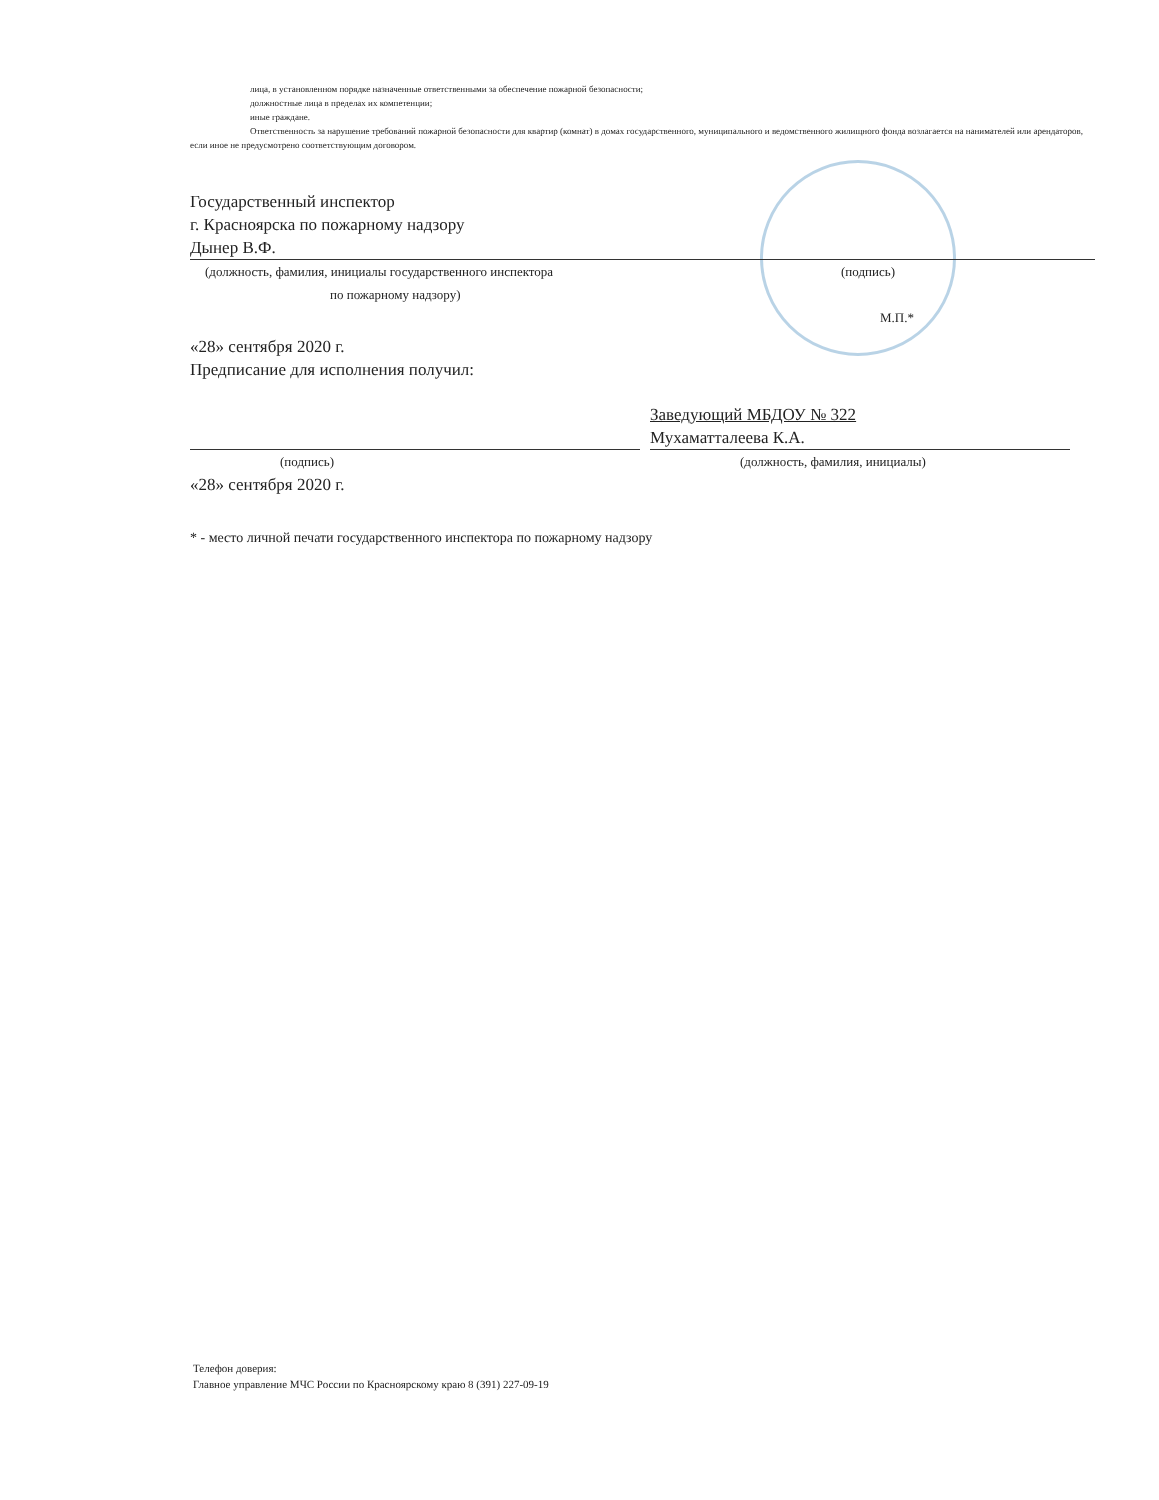лица, в установленном порядке назначенные ответственными за обеспечение пожарной безопасности;
должностные лица в пределах их компетенции;
иные граждане.
Ответственность за нарушение требований пожарной безопасности для квартир (комнат) в домах государственного, муниципального и ведомственного жилищного фонда возлагается на нанимателей или арендаторов, если иное не предусмотрено соответствующим договором.
Государственный инспектор
г. Красноярска по пожарному надзору
Дынер В.Ф.
(должность, фамилия, инициалы государственного инспектора (подпись)
по пожарному надзору)
М.П.*
«28» сентября 2020 г.
Предписание для исполнения получил:
(подпись)
«28» сентября 2020 г.
Заведующий МБДОУ № 322
Мухаматталеева К.А.
(должность, фамилия, инициалы)
* - место личной печати государственного инспектора по пожарному надзору
Телефон доверия:
Главное управление МЧС России по Красноярскому краю 8 (391) 227-09-19